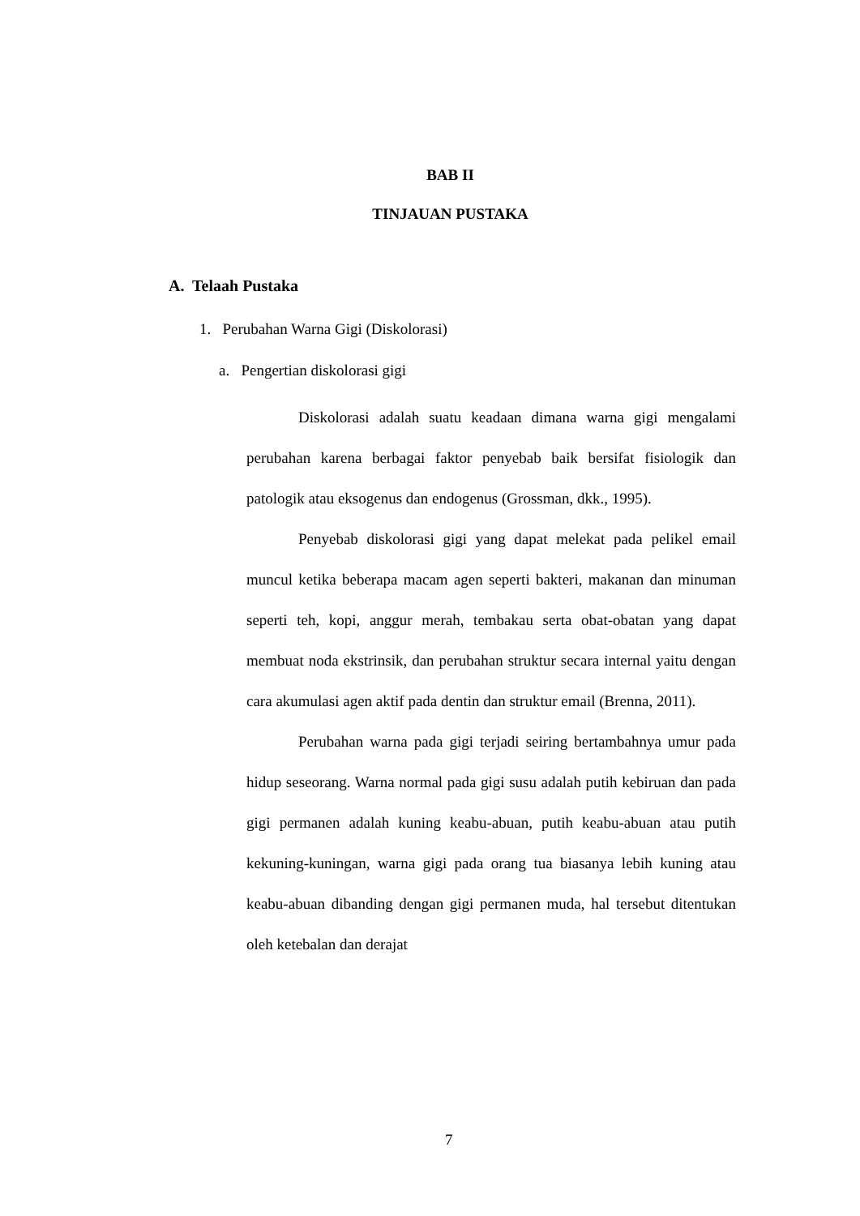BAB II
TINJAUAN PUSTAKA
A. Telaah Pustaka
1. Perubahan Warna Gigi (Diskolorasi)
a. Pengertian diskolorasi gigi
Diskolorasi adalah suatu keadaan dimana warna gigi mengalami perubahan karena berbagai faktor penyebab baik bersifat fisiologik dan patologik atau eksogenus dan endogenus (Grossman, dkk., 1995).
Penyebab diskolorasi gigi yang dapat melekat pada pelikel email muncul ketika beberapa macam agen seperti bakteri, makanan dan minuman seperti teh, kopi, anggur merah, tembakau serta obat-obatan yang dapat membuat noda ekstrinsik, dan perubahan struktur secara internal yaitu dengan cara akumulasi agen aktif pada dentin dan struktur email (Brenna, 2011).
Perubahan warna pada gigi terjadi seiring bertambahnya umur pada hidup seseorang. Warna normal pada gigi susu adalah putih kebiruan dan pada gigi permanen adalah kuning keabu-abuan, putih keabu-abuan atau putih kekuning-kuningan, warna gigi pada orang tua biasanya lebih kuning atau keabu-abuan dibanding dengan gigi permanen muda, hal tersebut ditentukan oleh ketebalan dan derajat
7